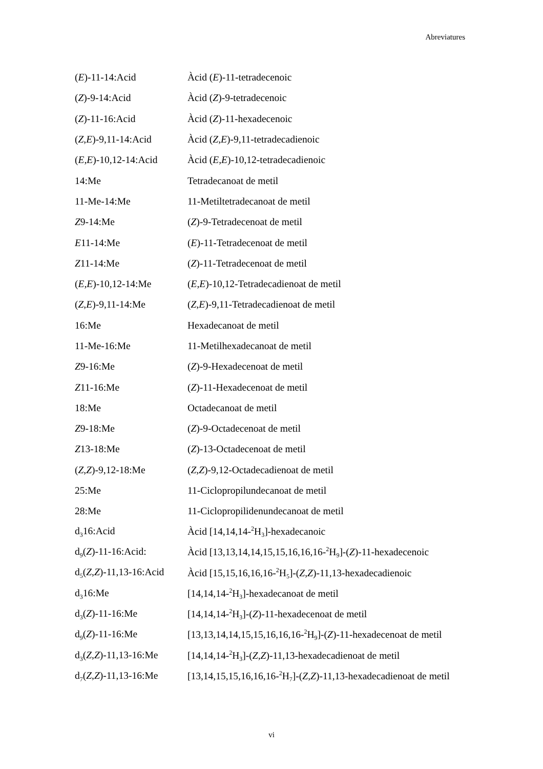Abreviatures
| ( E )-11-14:Acid | Àcid ( E )-11-tetradecenoic |
| ( Z )-9-14:Acid | Àcid ( Z )-9-tetradecenoic |
| ( Z )-11-16:Acid | Àcid ( Z )-11-hexadecenoic |
| ( Z , E )-9,11-14:Acid | Àcid ( Z , E )-9,11-tetradecadienoic |
| ( E , E )-10,12-14:Acid | Àcid ( E , E )-10,12-tetradecadienoic |
| 14:Me | Tetradecanoat de metil |
| 11-Me-14:Me | 11-Metiltetradecanoat de metil |
| Z 9-14:Me | ( Z )-9-Tetradecenoat de metil |
| E 11-14:Me | ( E )-11-Tetradecenoat de metil |
| Z 11-14:Me | ( Z )-11-Tetradecenoat de metil |
| ( E , E )-10,12-14:Me | ( E , E )-10,12-Tetradecadienoat de metil |
| ( Z , E )-9,11-14:Me | ( Z , E )-9,11-Tetradecadienoat de metil |
| 16:Me | Hexadecanoat de metil |
| 11-Me-16:Me | 11-Metilhexadecanoat de metil |
| Z 9-16:Me | ( Z )-9-Hexadecenoat de metil |
| Z 11-16:Me | ( Z )-11-Hexadecenoat de metil |
| 18:Me | Octadecanoat de metil |
| Z 9-18:Me | ( Z )-9-Octadecenoat de metil |
| Z 13-18:Me | ( Z )-13-Octadecenoat de metil |
| ( Z , Z )-9,12-18:Me | ( Z , Z )-9,12-Octadecadienoat de metil |
| 25:Me | 11-Ciclopropilundecanoat de metil |
| 28:Me | 11-Ciclopropilidenundecanoat de metil |
| d<sub>3</sub>16:Acid | Àcid [14,14,14-<sup>2</sup>H<sub>3</sub>]-hexadecanoic |
| d<sub>9</sub>( Z )-11-16:Acid: | Àcid [13,13,14,14,15,15,16,16,16-<sup>2</sup>H<sub>9</sub>]-( Z )-11-hexadecenoic |
| d<sub>5</sub>( Z , Z )-11,13-16:Acid | Àcid [15,15,16,16,16-<sup>2</sup>H<sub>5</sub>]-( Z , Z )-11,13-hexadecadienoic |
| d<sub>3</sub>16:Me | [14,14,14-<sup>2</sup>H<sub>3</sub>]-hexadecanoat de metil |
| d<sub>3</sub>( Z )-11-16:Me | [14,14,14-<sup>2</sup>H<sub>3</sub>]-( Z )-11-hexadecenoat de metil |
| d<sub>9</sub>( Z )-11-16:Me | [13,13,14,14,15,15,16,16,16-<sup>2</sup>H<sub>9</sub>]-( Z )-11-hexadecenoat de metil |
| d<sub>3</sub>( Z , Z )-11,13-16:Me | [14,14,14-<sup>2</sup>H<sub>3</sub>]-( Z , Z )-11,13-hexadecadienoat de metil |
| d<sub>7</sub>( Z , Z )-11,13-16:Me | [13,14,15,15,16,16,16-<sup>2</sup>H<sub>7</sub>]-( Z , Z )-11,13-hexadecadienoat de metil |
vi